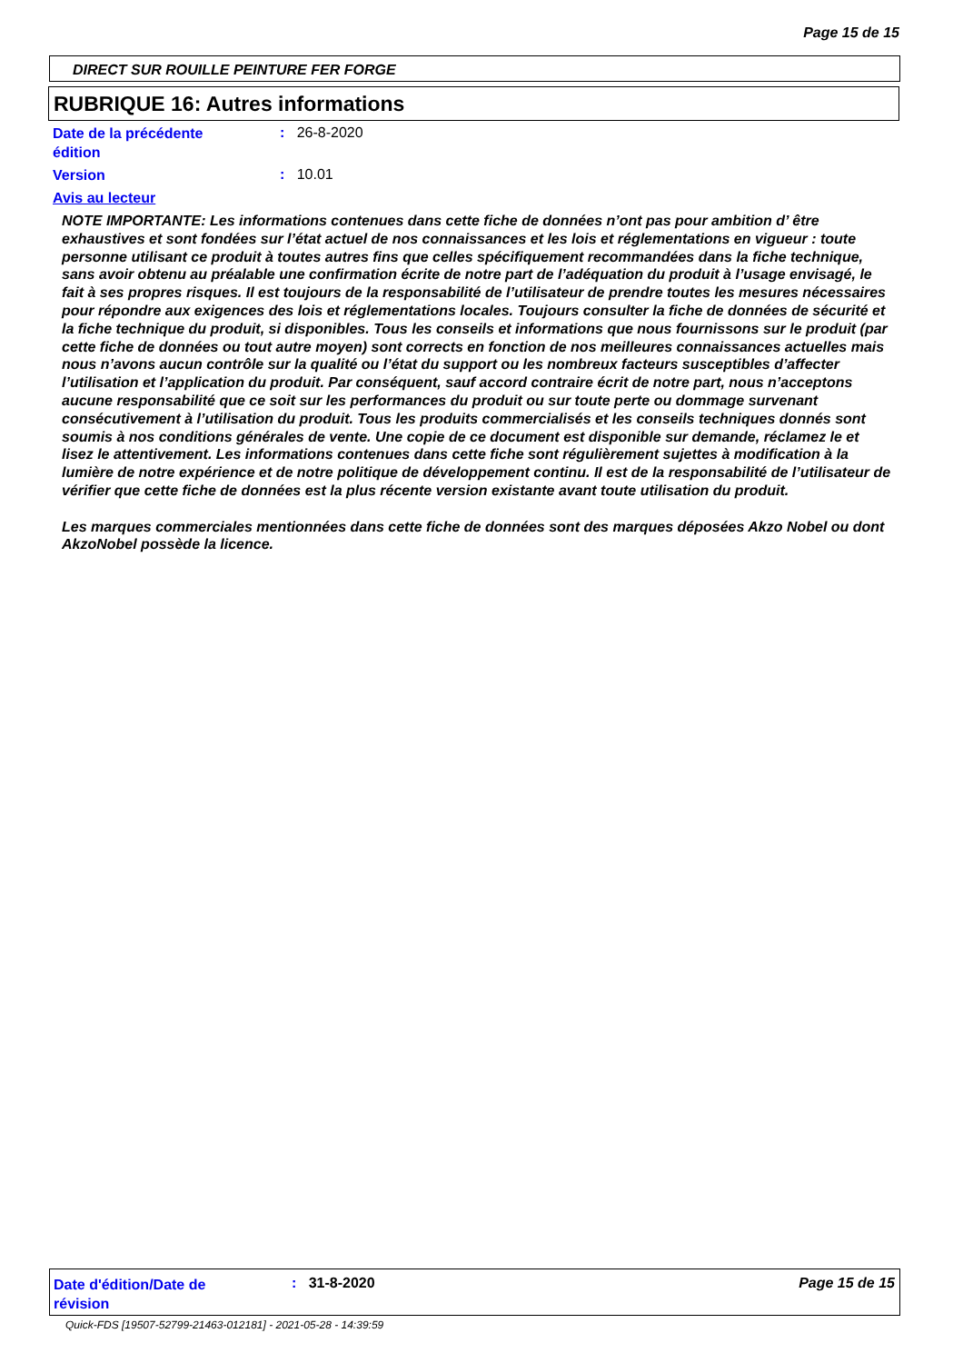Page 15 de 15
DIRECT SUR ROUILLE PEINTURE FER FORGE
RUBRIQUE 16: Autres informations
Date de la précédente
édition
: 26-8-2020
Version : 10.01
Avis au lecteur
NOTE IMPORTANTE: Les informations contenues dans cette fiche de données n’ont pas pour ambition d’ être exhaustives et sont fondées sur l’état actuel de nos connaissances et les lois et réglementations en vigueur : toute personne utilisant ce produit à toutes autres fins que celles spécifiquement recommandées dans la fiche technique, sans avoir obtenu au préalable une confirmation écrite de notre part de l’adéquation du produit à l’usage envisagé, le fait à ses propres risques. Il est toujours de la responsabilité de l’utilisateur de prendre toutes les mesures nécessaires pour répondre aux exigences des lois et réglementations locales. Toujours consulter la fiche de données de sécurité et la fiche technique du produit, si disponibles. Tous les conseils et informations que nous fournissons sur le produit (par cette fiche de données ou tout autre moyen) sont corrects en fonction de nos meilleures connaissances actuelles mais nous n’avons aucun contrôle sur la qualité ou l’état du support ou les nombreux facteurs susceptibles d’affecter l’utilisation et l’application du produit. Par conséquent, sauf accord contraire écrit de notre part, nous n’acceptons aucune responsabilité que ce soit sur les performances du produit ou sur toute perte ou dommage survenant consécutivement à l’utilisation du produit. Tous les produits commercialisés et les conseils techniques donnés sont soumis à nos conditions générales de vente. Une copie de ce document est disponible sur demande, réclamez le et lisez le attentivement. Les informations contenues dans cette fiche sont régulièrement sujettes à modification à la lumière de notre expérience et de notre politique de développement continu. Il est de la responsabilité de l’utilisateur de vérifier que cette fiche de données est la plus récente version existante avant toute utilisation du produit.
Les marques commerciales mentionnées dans cette fiche de données sont des marques déposées Akzo Nobel ou dont AkzoNobel possède la licence.
Date d'édition/Date de
révision
: 31-8-2020 Page 15 de 15
Quick-FDS [19507-52799-21463-012181] - 2021-05-28 - 14:39:59